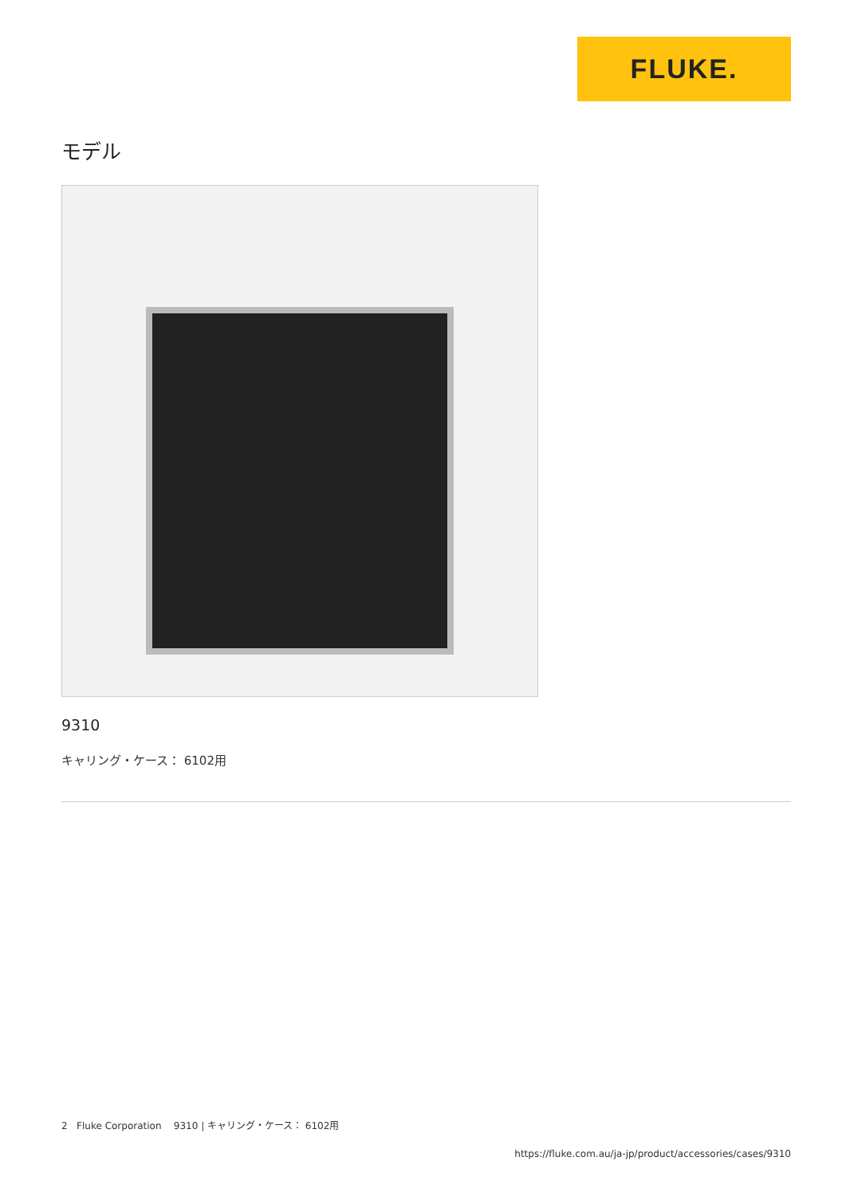FLUKE.
モデル
9310
キャリング・ケース： 6102用
2 Fluke Corporation 9310 | キャリング・ケース： 6102用
https://fluke.com.au/ja-jp/product/accessories/cases/9310